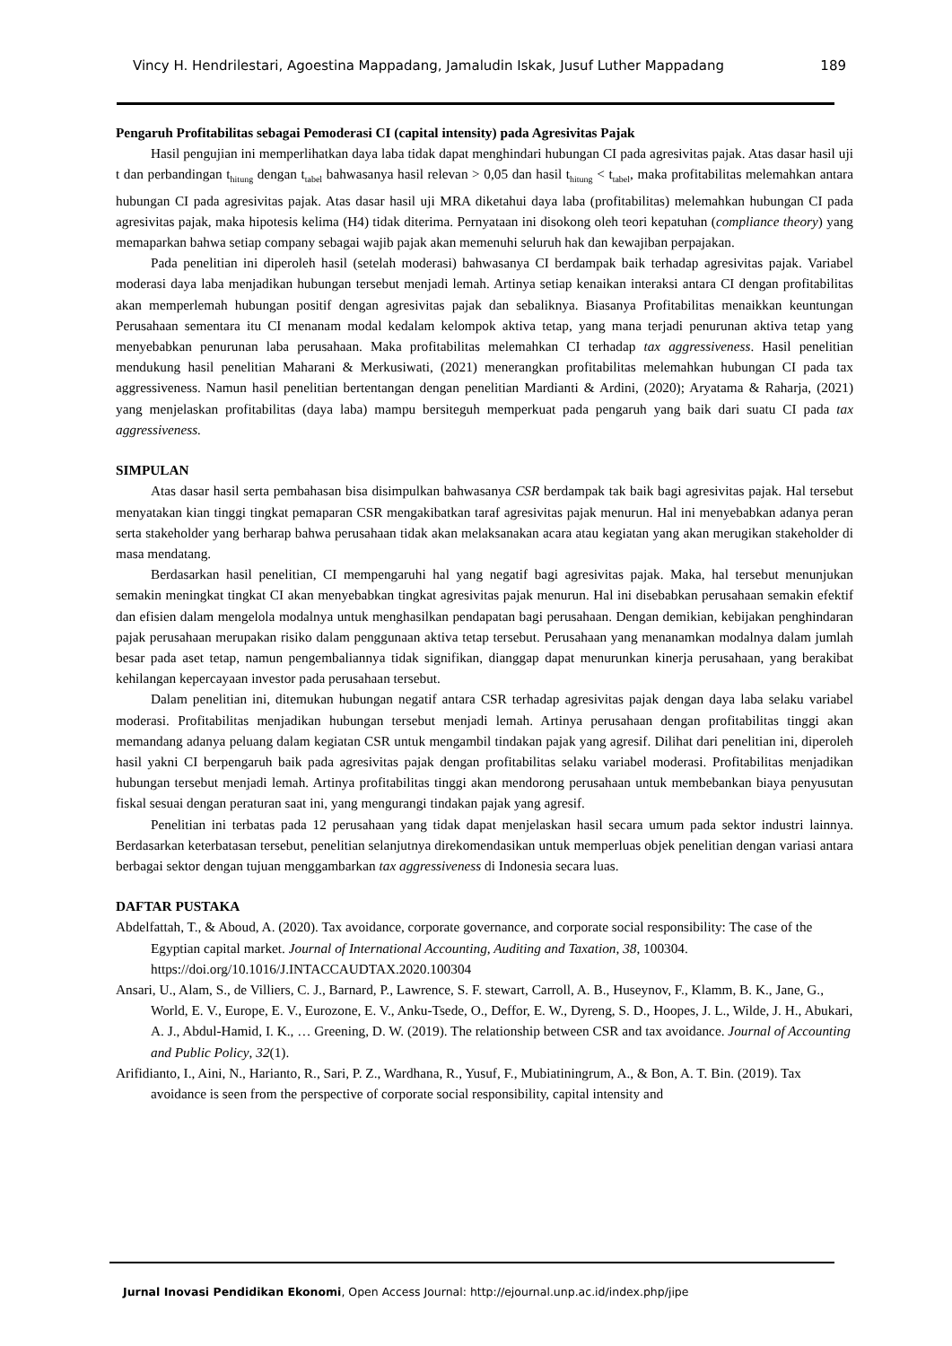Vincy H. Hendrilestari, Agoestina Mappadang, Jamaludin Iskak, Jusuf Luther Mappadang 189
Pengaruh Profitabilitas sebagai Pemoderasi CI (capital intensity) pada Agresivitas Pajak
Hasil pengujian ini memperlihatkan daya laba tidak dapat menghindari hubungan CI pada agresivitas pajak. Atas dasar hasil uji t dan perbandingan t<sub>hitung</sub> dengan t<sub>tabel</sub> bahwasanya hasil relevan > 0,05 dan hasil t<sub>hitung</sub> < t<sub>tabel</sub>, maka profitabilitas melemahkan antara hubungan CI pada agresivitas pajak. Atas dasar hasil uji MRA diketahui daya laba (profitabilitas) melemahkan hubungan CI pada agresivitas pajak, maka hipotesis kelima (H4) tidak diterima. Pernyataan ini disokong oleh teori kepatuhan (compliance theory) yang memaparkan bahwa setiap company sebagai wajib pajak akan memenuhi seluruh hak dan kewajiban perpajakan.
Pada penelitian ini diperoleh hasil (setelah moderasi) bahwasanya CI berdampak baik terhadap agresivitas pajak. Variabel moderasi daya laba menjadikan hubungan tersebut menjadi lemah. Artinya setiap kenaikan interaksi antara CI dengan profitabilitas akan memperlemah hubungan positif dengan agresivitas pajak dan sebaliknya. Biasanya Profitabilitas menaikkan keuntungan Perusahaan sementara itu CI menanam modal kedalam kelompok aktiva tetap, yang mana terjadi penurunan aktiva tetap yang menyebabkan penurunan laba perusahaan. Maka profitabilitas melemahkan CI terhadap tax aggressiveness. Hasil penelitian mendukung hasil penelitian Maharani & Merkusiwati, (2021) menerangkan profitabilitas melemahkan hubungan CI pada tax aggressiveness. Namun hasil penelitian bertentangan dengan penelitian Mardianti & Ardini, (2020); Aryatama & Raharja, (2021) yang menjelaskan profitabilitas (daya laba) mampu bersiteguh memperkuat pada pengaruh yang baik dari suatu CI pada tax aggressiveness.
SIMPULAN
Atas dasar hasil serta pembahasan bisa disimpulkan bahwasanya CSR berdampak tak baik bagi agresivitas pajak. Hal tersebut menyatakan kian tinggi tingkat pemaparan CSR mengakibatkan taraf agresivitas pajak menurun. Hal ini menyebabkan adanya peran serta stakeholder yang berharap bahwa perusahaan tidak akan melaksanakan acara atau kegiatan yang akan merugikan stakeholder di masa mendatang.
Berdasarkan hasil penelitian, CI mempengaruhi hal yang negatif bagi agresivitas pajak. Maka, hal tersebut menunjukan semakin meningkat tingkat CI akan menyebabkan tingkat agresivitas pajak menurun. Hal ini disebabkan perusahaan semakin efektif dan efisien dalam mengelola modalnya untuk menghasilkan pendapatan bagi perusahaan. Dengan demikian, kebijakan penghindaran pajak perusahaan merupakan risiko dalam penggunaan aktiva tetap tersebut. Perusahaan yang menanamkan modalnya dalam jumlah besar pada aset tetap, namun pengembaliannya tidak signifikan, dianggap dapat menurunkan kinerja perusahaan, yang berakibat kehilangan kepercayaan investor pada perusahaan tersebut.
Dalam penelitian ini, ditemukan hubungan negatif antara CSR terhadap agresivitas pajak dengan daya laba selaku variabel moderasi. Profitabilitas menjadikan hubungan tersebut menjadi lemah. Artinya perusahaan dengan profitabilitas tinggi akan memandang adanya peluang dalam kegiatan CSR untuk mengambil tindakan pajak yang agresif. Dilihat dari penelitian ini, diperoleh hasil yakni CI berpengaruh baik pada agresivitas pajak dengan profitabilitas selaku variabel moderasi. Profitabilitas menjadikan hubungan tersebut menjadi lemah. Artinya profitabilitas tinggi akan mendorong perusahaan untuk membebankan biaya penyusutan fiskal sesuai dengan peraturan saat ini, yang mengurangi tindakan pajak yang agresif.
Penelitian ini terbatas pada 12 perusahaan yang tidak dapat menjelaskan hasil secara umum pada sektor industri lainnya. Berdasarkan keterbatasan tersebut, penelitian selanjutnya direkomendasikan untuk memperluas objek penelitian dengan variasi antara berbagai sektor dengan tujuan menggambarkan tax aggressiveness di Indonesia secara luas.
DAFTAR PUSTAKA
Abdelfattah, T., & Aboud, A. (2020). Tax avoidance, corporate governance, and corporate social responsibility: The case of the Egyptian capital market. Journal of International Accounting, Auditing and Taxation, 38, 100304. https://doi.org/10.1016/J.INTACCAUDTAX.2020.100304
Ansari, U., Alam, S., de Villiers, C. J., Barnard, P., Lawrence, S. F. stewart, Carroll, A. B., Huseynov, F., Klamm, B. K., Jane, G., World, E. V., Europe, E. V., Eurozone, E. V., Anku-Tsede, O., Deffor, E. W., Dyreng, S. D., Hoopes, J. L., Wilde, J. H., Abukari, A. J., Abdul-Hamid, I. K., … Greening, D. W. (2019). The relationship between CSR and tax avoidance. Journal of Accounting and Public Policy, 32(1).
Arifidianto, I., Aini, N., Harianto, R., Sari, P. Z., Wardhana, R., Yusuf, F., Mubiatiningrum, A., & Bon, A. T. Bin. (2019). Tax avoidance is seen from the perspective of corporate social responsibility, capital intensity and
Jurnal Inovasi Pendidikan Ekonomi, Open Access Journal: http://ejournal.unp.ac.id/index.php/jipe